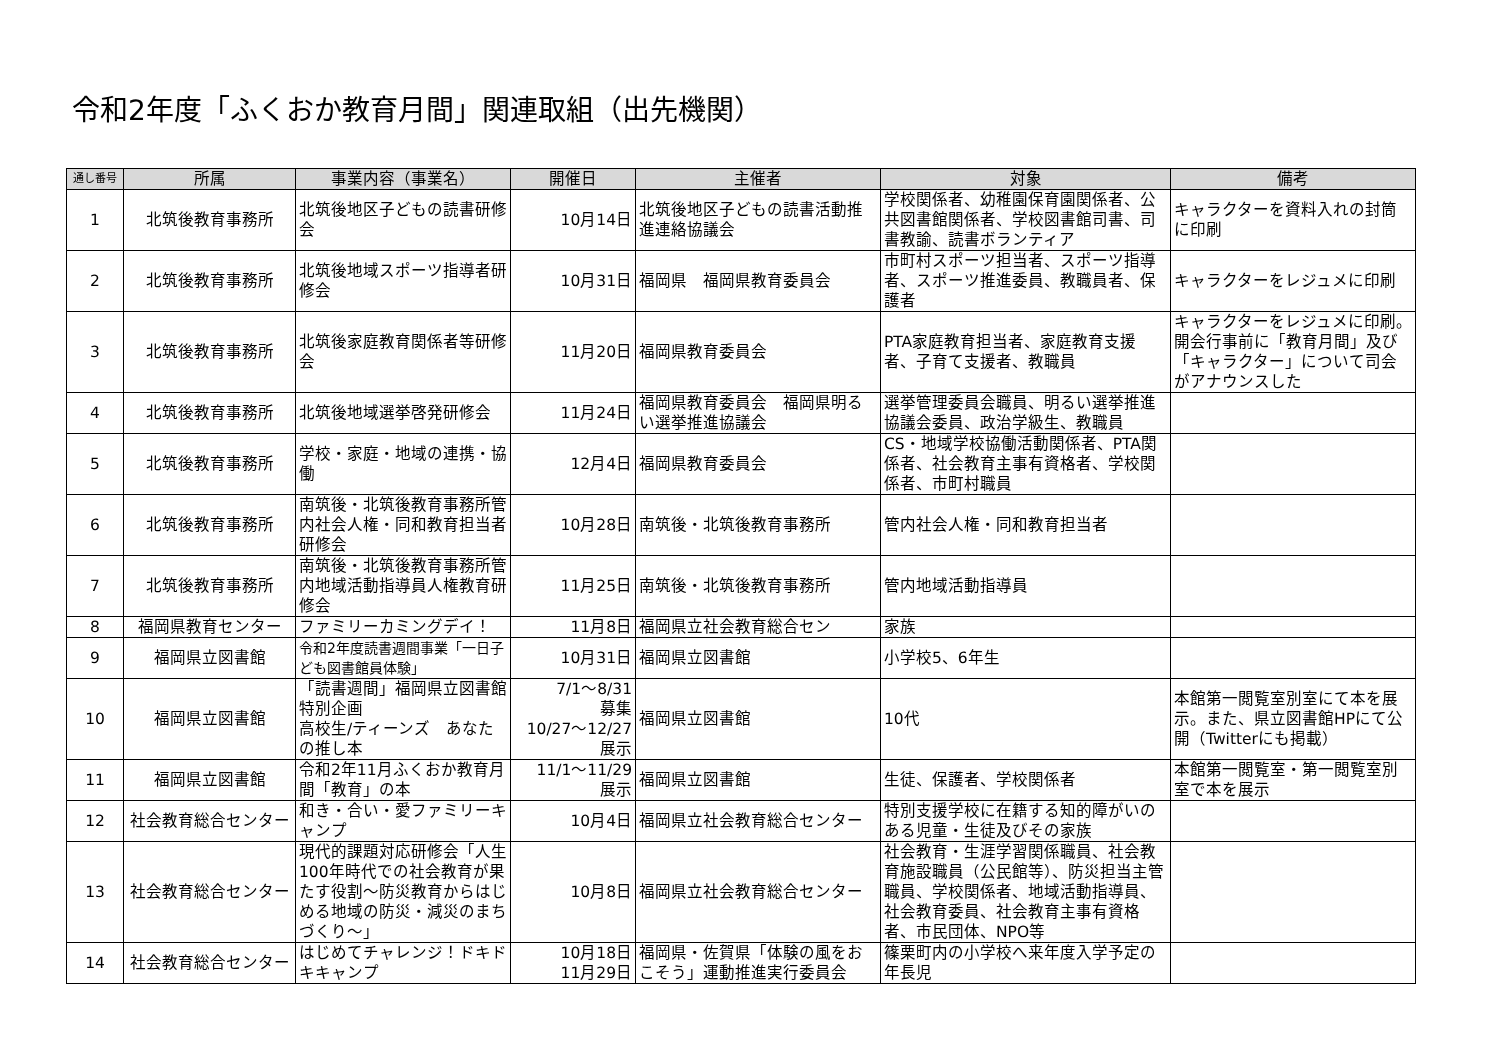令和2年度「ふくおか教育月間」関連取組（出先機関）
| 通し番号 | 所属 | 事業内容（事業名） | 開催日 | 主催者 | 対象 | 備考 |
| --- | --- | --- | --- | --- | --- | --- |
| 1 | 北筑後教育事務所 | 北筑後地区子どもの読書研修会 | 10月14日 | 北筑後地区子どもの読書活動推進連絡協議会 | 学校関係者、幼稚園保育園関係者、公共図書館関係者、学校図書館司書、司書教諭、読書ボランティア | キャラクターを資料入れの封筒に印刷 |
| 2 | 北筑後教育事務所 | 北筑後地域スポーツ指導者研修会 | 10月31日 | 福岡県 福岡県教育委員会 | 市町村スポーツ担当者、スポーツ指導者、スポーツ推進委員、教職員者、保護者 | キャラクターをレジュメに印刷 |
| 3 | 北筑後教育事務所 | 北筑後家庭教育関係者等研修会 | 11月20日 | 福岡県教育委員会 | PTA家庭教育担当者、家庭教育支援者、子育て支援者、教職員 | キャラクターをレジュメに印刷。開会行事前に「教育月間」及び「キャラクター」について司会がアナウンスした |
| 4 | 北筑後教育事務所 | 北筑後地域選挙啓発研修会 | 11月24日 | 福岡県教育委員会 福岡県明るい選挙推進協議会 | 選挙管理委員会職員、明るい選挙推進協議会委員、政治学級生、教職員 | |
| 5 | 北筑後教育事務所 | 学校・家庭・地域の連携・協働 | 12月4日 | 福岡県教育委員会 | CS・地域学校協働活動関係者、PTA関係者、社会教育主事有資格者、学校関係者、市町村職員 | |
| 6 | 北筑後教育事務所 | 南筑後・北筑後教育事務所管内社会人権・同和教育担当者研修会 | 10月28日 | 南筑後・北筑後教育事務所 | 管内社会人権・同和教育担当者 | |
| 7 | 北筑後教育事務所 | 南筑後・北筑後教育事務所管内地域活動指導員人権教育研修会 | 11月25日 | 南筑後・北筑後教育事務所 | 管内地域活動指導員 | |
| 8 | 福岡県教育センター | ファミリーカミングデイ！ | 11月8日 | 福岡県立社会教育総合セン | 家族 | |
| 9 | 福岡県立図書館 | 令和2年度読書週間事業「一日子ども図書館員体験」 | 10月31日 | 福岡県立図書館 | 小学校5、6年生 | |
| 10 | 福岡県立図書館 | 「読書週間」福岡県立図書館特別企画 高校生/ティーンズ あなたの推し本 | 7/1～8/31 募集 10/27～12/27 展示 | 福岡県立図書館 | 10代 | 本館第一閲覧室別室にて本を展示。また、県立図書館HPにて公開（Twitterにも掲載） |
| 11 | 福岡県立図書館 | 令和2年11月ふくおか教育月間「教育」の本 | 11/1～11/29 展示 | 福岡県立図書館 | 生徒、保護者、学校関係者 | 本館第一閲覧室・第一閲覧室別室で本を展示 |
| 12 | 社会教育総合センター | 和き・合い・愛ファミリーキャンプ | 10月4日 | 福岡県立社会教育総合センター | 特別支援学校に在籍する知的障がいのある児童・生徒及びその家族 | |
| 13 | 社会教育総合センター | 現代的課題対応研修会「人生100年時代での社会教育が果たす役割～防災教育からはじめる地域の防災・減災のまちづくり～」 | 10月8日 | 福岡県立社会教育総合センター | 社会教育・生涯学習関係職員、社会教育施設職員（公民館等）、防災担当主管職員、学校関係者、地域活動指導員、社会教育委員、社会教育主事有資格者、市民団体、NPO等 | |
| 14 | 社会教育総合センター | はじめてチャレンジ！ドキドキキャンプ | 10月18日 11月29日 | 福岡県・佐賀県「体験の風をおこそう」運動推進実行委員会 | 篠栗町内の小学校へ来年度入学予定の年長児 | |